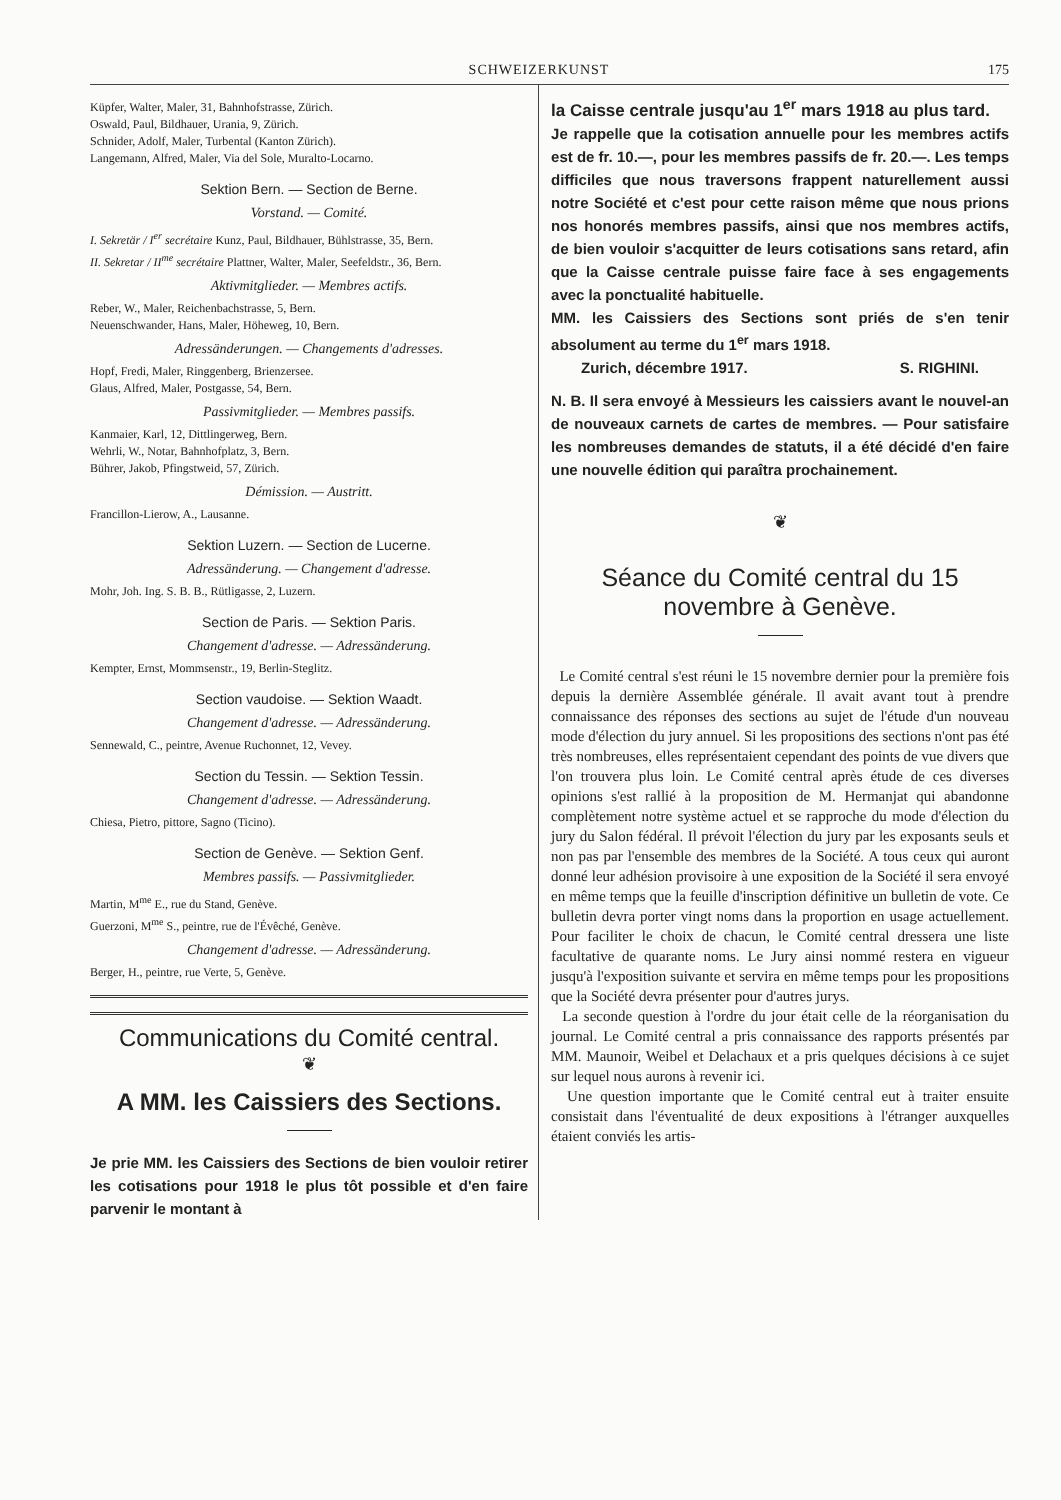SCHWEIZERKUNST 175
Küpfer, Walter, Maler, 31, Bahnhofstrasse, Zürich.
Oswald, Paul, Bildhauer, Urania, 9, Zürich.
Schnider, Adolf, Maler, Turbental (Kanton Zürich).
Langemann, Alfred, Maler, Via del Sole, Muralto-Locarno.
Sektion Bern. — Section de Berne.
Vorstand. — Comité.
I. Sekretär / I<sup>er</sup> secrétaire Kunz, Paul, Bildhauer, Bühlstrasse, 35, Bern.
II. Sekretar / II<sup>me</sup> secrétaire Plattner, Walter, Maler, Seefeldstr., 36, Bern.
Aktivmitglieder. — Membres actifs.
Reber, W., Maler, Reichenbachstrasse, 5, Bern.
Neuenschwander, Hans, Maler, Höheweg, 10, Bern.
Adressänderungen. — Changements d'adresses.
Hopf, Fredi, Maler, Ringgenberg, Brienzersee.
Glaus, Alfred, Maler, Postgasse, 54, Bern.
Passivmitglieder. — Membres passifs.
Kanmaier, Karl, 12, Dittlingerweg, Bern.
Wehrli, W., Notar, Bahnhofplatz, 3, Bern.
Bührer, Jakob, Pfingstweid, 57, Zürich.
Démission. — Austritt.
Francillon-Lierow, A., Lausanne.
Sektion Luzern. — Section de Lucerne.
Adressänderung. — Changement d'adresse.
Mohr, Joh. Ing. S. B. B., Rütligasse, 2, Luzern.
Section de Paris. — Sektion Paris.
Changement d'adresse. — Adressänderung.
Kempter, Ernst, Mommsenstr., 19, Berlin-Steglitz.
Section vaudoise. — Sektion Waadt.
Changement d'adresse. — Adressänderung.
Sennewald, C., peintre, Avenue Ruchonnet, 12, Vevey.
Section du Tessin. — Sektion Tessin.
Changement d'adresse. — Adressänderung.
Chiesa, Pietro, pittore, Sagno (Ticino).
Section de Genève. — Sektion Genf.
Membres passifs. — Passivmitglieder.
Martin, M<sup>me</sup> E., rue du Stand, Genève.
Guerzoni, M<sup>me</sup> S., peintre, rue de l'Évêché, Genève.
Changement d'adresse. — Adressänderung.
Berger, H., peintre, rue Verte, 5, Genève.
Communications du Comité central.
❦
A MM. les Caissiers des Sections.
Je prie MM. les Caissiers des Sections de bien vouloir retirer les cotisations pour 1918 le plus tôt possible et d'en faire parvenir le montant à
la Caisse centrale jusqu'au 1<sup>er</sup> mars 1918 au plus tard.
Je rappelle que la cotisation annuelle pour les membres actifs est de fr. 10.—, pour les membres passifs de fr. 20.—. Les temps difficiles que nous traversons frappent naturellement aussi notre Société et c'est pour cette raison même que nous prions nos honorés membres passifs, ainsi que nos membres actifs, de bien vouloir s'acquitter de leurs cotisations sans retard, afin que la Caisse centrale puisse faire face à ses engagements avec la ponctualité habituelle.
MM. les Caissiers des Sections sont priés de s'en tenir absolument au terme du 1<sup>er</sup> mars 1918.
Zurich, décembre 1917. S. RIGHINI.
N. B. Il sera envoyé à Messieurs les caissiers avant le nouvel-an de nouveaux carnets de cartes de membres. — Pour satisfaire les nombreuses demandes de statuts, il a été décidé d'en faire une nouvelle édition qui paraîtra prochainement.
❦
Séance du Comité central du 15 novembre à Genève.
Le Comité central s'est réuni le 15 novembre dernier pour la première fois depuis la dernière Assemblée générale. Il avait avant tout à prendre connaissance des réponses des sections au sujet de l'étude d'un nouveau mode d'élection du jury annuel. Si les propositions des sections n'ont pas été très nombreuses, elles représentaient cependant des points de vue divers que l'on trouvera plus loin. Le Comité central après étude de ces diverses opinions s'est rallié à la proposition de M. Hermanjat qui abandonne complètement notre système actuel et se rapproche du mode d'élection du jury du Salon fédéral. Il prévoit l'élection du jury par les exposants seuls et non pas par l'ensemble des membres de la Société. A tous ceux qui auront donné leur adhésion provisoire à une exposition de la Société il sera envoyé en même temps que la feuille d'inscription définitive un bulletin de vote. Ce bulletin devra porter vingt noms dans la proportion en usage actuellement. Pour faciliter le choix de chacun, le Comité central dressera une liste facultative de quarante noms. Le Jury ainsi nommé restera en vigueur jusqu'à l'exposition suivante et servira en même temps pour les propositions que la Société devra présenter pour d'autres jurys.
La seconde question à l'ordre du jour était celle de la réorganisation du journal. Le Comité central a pris connaissance des rapports présentés par MM. Maunoir, Weibel et Delachaux et a pris quelques décisions à ce sujet sur lequel nous aurons à revenir ici.
Une question importante que le Comité central eut à traiter ensuite consistait dans l'éventualité de deux expositions à l'étranger auxquelles étaient conviés les artis-